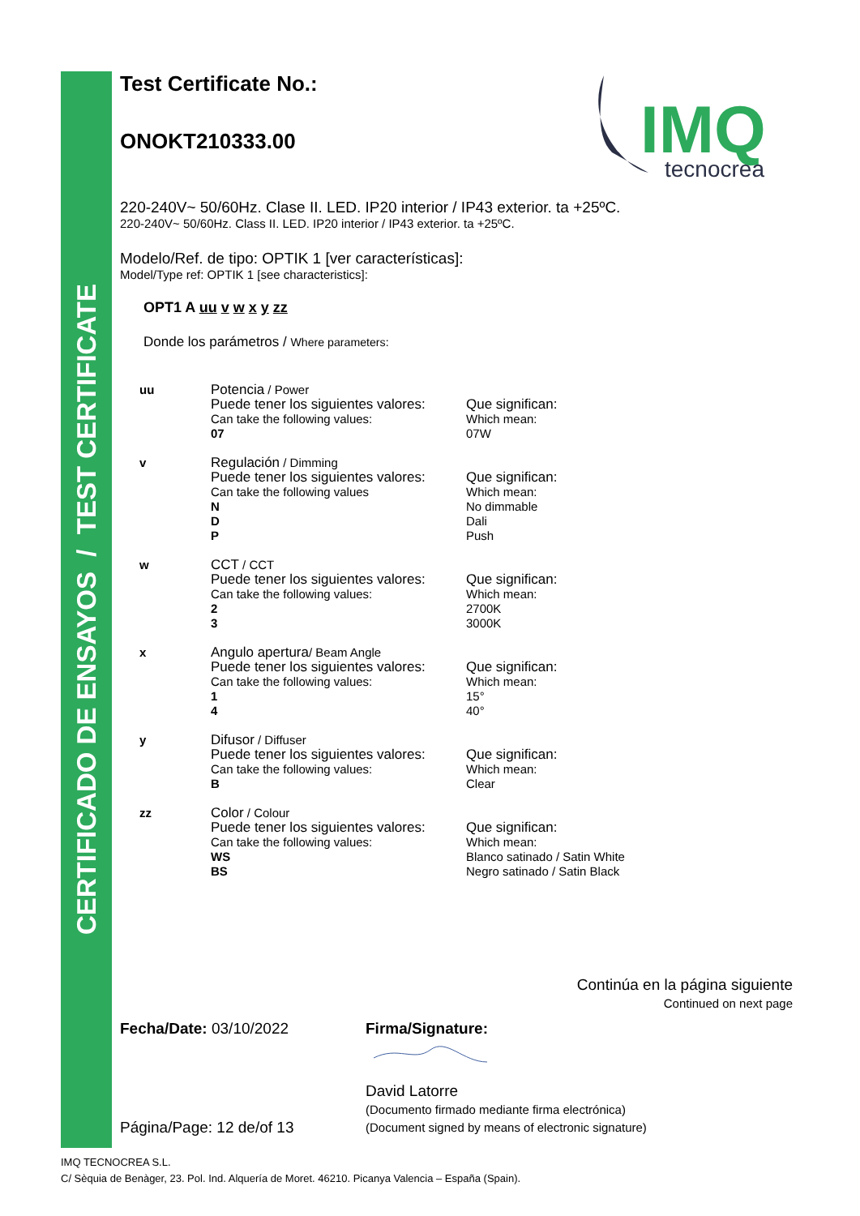CERTIFICADO DE ENSAYOS / TEST CERTIFICATE
IMQ
tecnocrea
Test Certificate No.:
ONOKT210333.00
220-240V~ 50/60Hz. Clase II. LED. IP20 interior / IP43 exterior. ta +25ºC.
220-240V~ 50/60Hz. Class II. LED. IP20 interior / IP43 exterior. ta +25ºC.
Modelo/Ref. de tipo: OPTIK 1 [ver características]:
Model/Type ref: OPTIK 1 [see characteristics]:
OPT1 A uu v w x y zz
Donde los parámetros / Where parameters:
| uu | Potencia / Power Puede tener los siguientes valores: Can take the following values: 07 | Que significan: Which mean: 07W |
| v | Regulación / Dimming Puede tener los siguientes valores: Can take the following values N D P | Que significan: Which mean: No dimmable Dali Push |
| w | CCT / CCT Puede tener los siguientes valores: Can take the following values: 2 3 | Que significan: Which mean: 2700K 3000K |
| x | Angulo apertura / Beam Angle Puede tener los siguientes valores: Can take the following values: 1 4 | Que significan: Which mean: 15° 40° |
| y | Difusor / Diffuser Puede tener los siguientes valores: Can take the following values: B | Que significan: Which mean: Clear |
| zz | Color / Colour Puede tener los siguientes valores: Can take the following values: WS BS | Que significan: Which mean: Blanco satinado / Satin White Negro satinado / Satin Black |
Continúa en la página siguiente
Continued on next page
Fecha/Date: 03/10/2022
Página/Page: 12 de/of 13
Firma/Signature:
David Latorre
(Documento firmado mediante firma electrónica)
(Document signed by means of electronic signature)
IMQ TECNOCREA S.L.
C/ Sèquia de Benàger, 23. Pol. Ind. Alquería de Moret. 46210. Picanya Valencia – España (Spain).